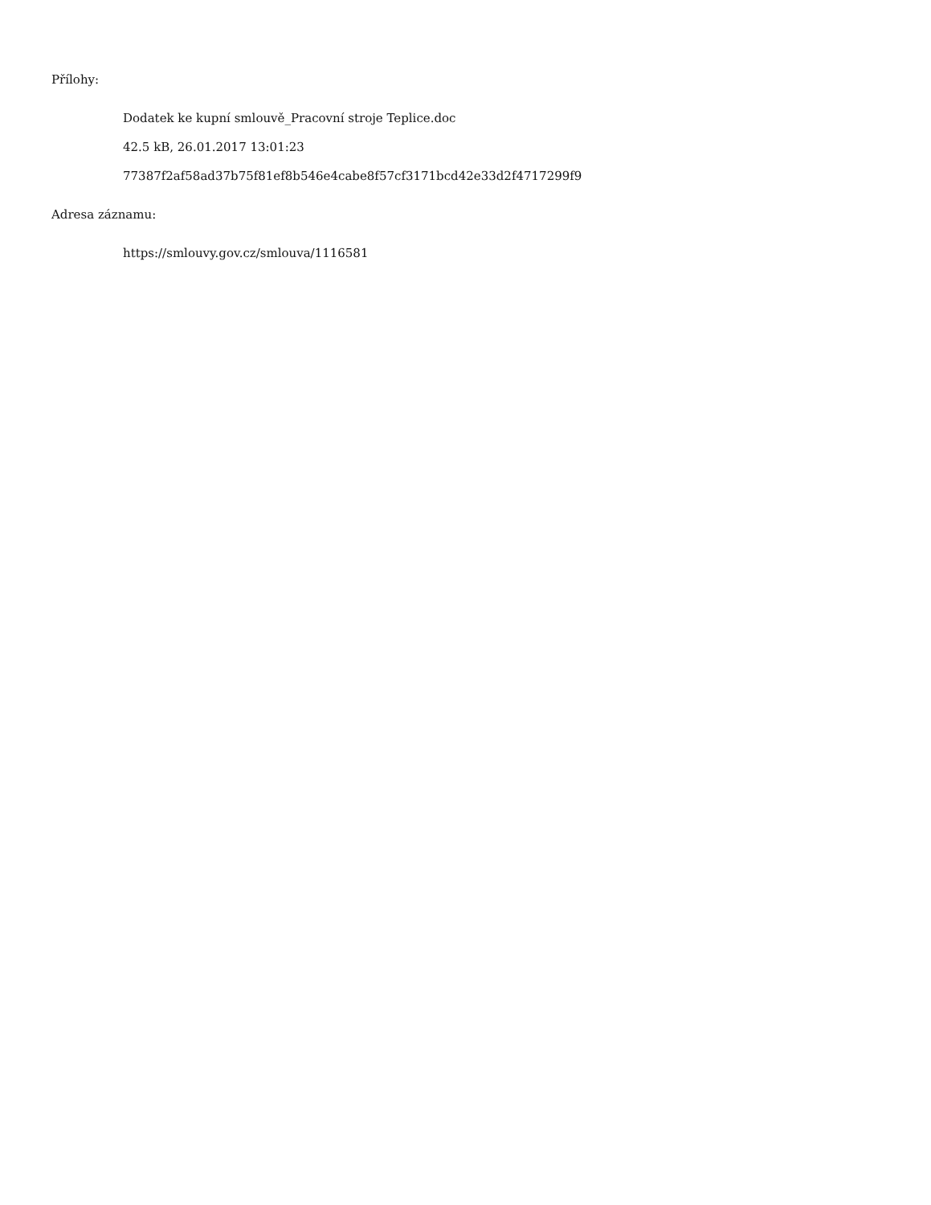Přílohy:
Dodatek ke kupní smlouvě_Pracovní stroje Teplice.doc
42.5 kB, 26.01.2017 13:01:23
77387f2af58ad37b75f81ef8b546e4cabe8f57cf3171bcd42e33d2f4717299f9
Adresa záznamu:
https://smlouvy.gov.cz/smlouva/1116581